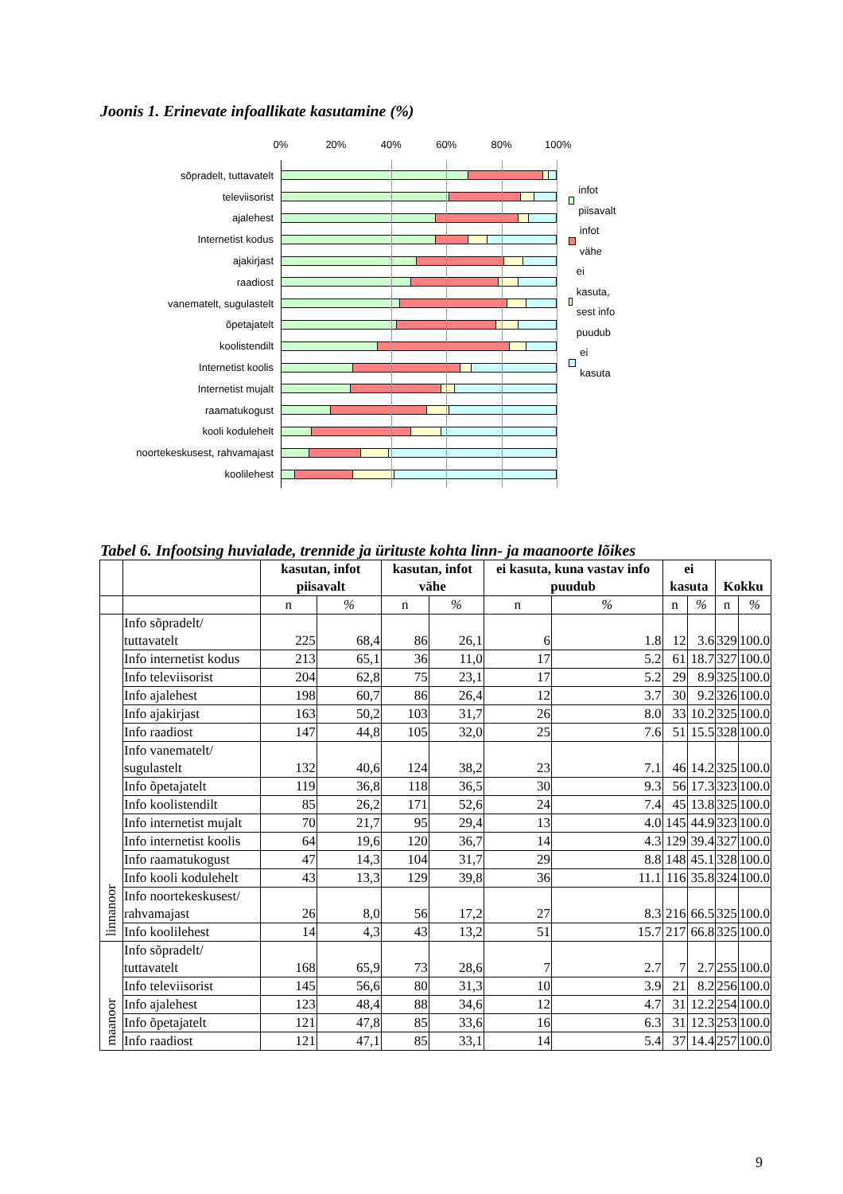Joonis 1. Erinevate infoallikate kasutamine (%)
0% 20% 40% 60% 80% 100%
sõpradelt, tuttavatelt
televiisorist
ajalehest
Internetist kodus
ajakirjast
raadiost
vanematelt, sugulastelt
õpetajatelt
koolistendilt
Internetist koolis
Internetist mujalt
raamatukogust
kooli kodulehelt
noortekeskusest, rahvamajast
koolilehest
infot piisavalt
infot vähe
ei kasuta, sest info puudub
ei kasuta
Tabel 6. Infootsing huvialade, trennide ja ürituste kohta linn- ja maanoorte lõikes
| | | kasutan, infot piisavalt | | kasutan, infot vähe | | ei kasuta, kuna vastav info puudub | | ei kasuta | | Kokku | |
| --- | --- | --- | --- | --- | --- | --- | --- | --- | --- | --- | --- |
| | | n | % | n | % | n | % | n | % | n | % |
| linnanoor | Info sõpradelt/ tuttavatelt | 225 | 68,4 | 86 | 26,1 | 6 | 1.8 | 12 | 3.6 | 329 | 100.0 |
| | Info internetist kodus | 213 | 65,1 | 36 | 11,0 | 17 | 5.2 | 61 | 18.7 | 327 | 100.0 |
| | Info televiisorist | 204 | 62,8 | 75 | 23,1 | 17 | 5.2 | 29 | 8.9 | 325 | 100.0 |
| | Info ajalehest | 198 | 60,7 | 86 | 26,4 | 12 | 3.7 | 30 | 9.2 | 326 | 100.0 |
| | Info ajakirjast | 163 | 50,2 | 103 | 31,7 | 26 | 8.0 | 33 | 10.2 | 325 | 100.0 |
| | Info raadiost | 147 | 44,8 | 105 | 32,0 | 25 | 7.6 | 51 | 15.5 | 328 | 100.0 |
| | Info vanematelt/ sugulastelt | 132 | 40,6 | 124 | 38,2 | 23 | 7.1 | 46 | 14.2 | 325 | 100.0 |
| | Info õpetajatelt | 119 | 36,8 | 118 | 36,5 | 30 | 9.3 | 56 | 17.3 | 323 | 100.0 |
| | Info koolistendilt | 85 | 26,2 | 171 | 52,6 | 24 | 7.4 | 45 | 13.8 | 325 | 100.0 |
| | Info internetist mujalt | 70 | 21,7 | 95 | 29,4 | 13 | 4.0 | 145 | 44.9 | 323 | 100.0 |
| | Info internetist koolis | 64 | 19,6 | 120 | 36,7 | 14 | 4.3 | 129 | 39.4 | 327 | 100.0 |
| | Info raamatukogust | 47 | 14,3 | 104 | 31,7 | 29 | 8.8 | 148 | 45.1 | 328 | 100.0 |
| | Info kooli kodulehelt | 43 | 13,3 | 129 | 39,8 | 36 | 11.1 | 116 | 35.8 | 324 | 100.0 |
| | Info noortekeskusest/ rahvamajast | 26 | 8,0 | 56 | 17,2 | 27 | 8.3 | 216 | 66.5 | 325 | 100.0 |
| | Info koolilehest | 14 | 4,3 | 43 | 13,2 | 51 | 15.7 | 217 | 66.8 | 325 | 100.0 |
| maanoor | Info sõpradelt/ tuttavatelt | 168 | 65,9 | 73 | 28,6 | 7 | 2.7 | 7 | 2.7 | 255 | 100.0 |
| | Info televiisorist | 145 | 56,6 | 80 | 31,3 | 10 | 3.9 | 21 | 8.2 | 256 | 100.0 |
| | Info ajalehest | 123 | 48,4 | 88 | 34,6 | 12 | 4.7 | 31 | 12.2 | 254 | 100.0 |
| | Info õpetajatelt | 121 | 47,8 | 85 | 33,6 | 16 | 6.3 | 31 | 12.3 | 253 | 100.0 |
| | Info raadiost | 121 | 47,1 | 85 | 33,1 | 14 | 5.4 | 37 | 14.4 | 257 | 100.0 |
9